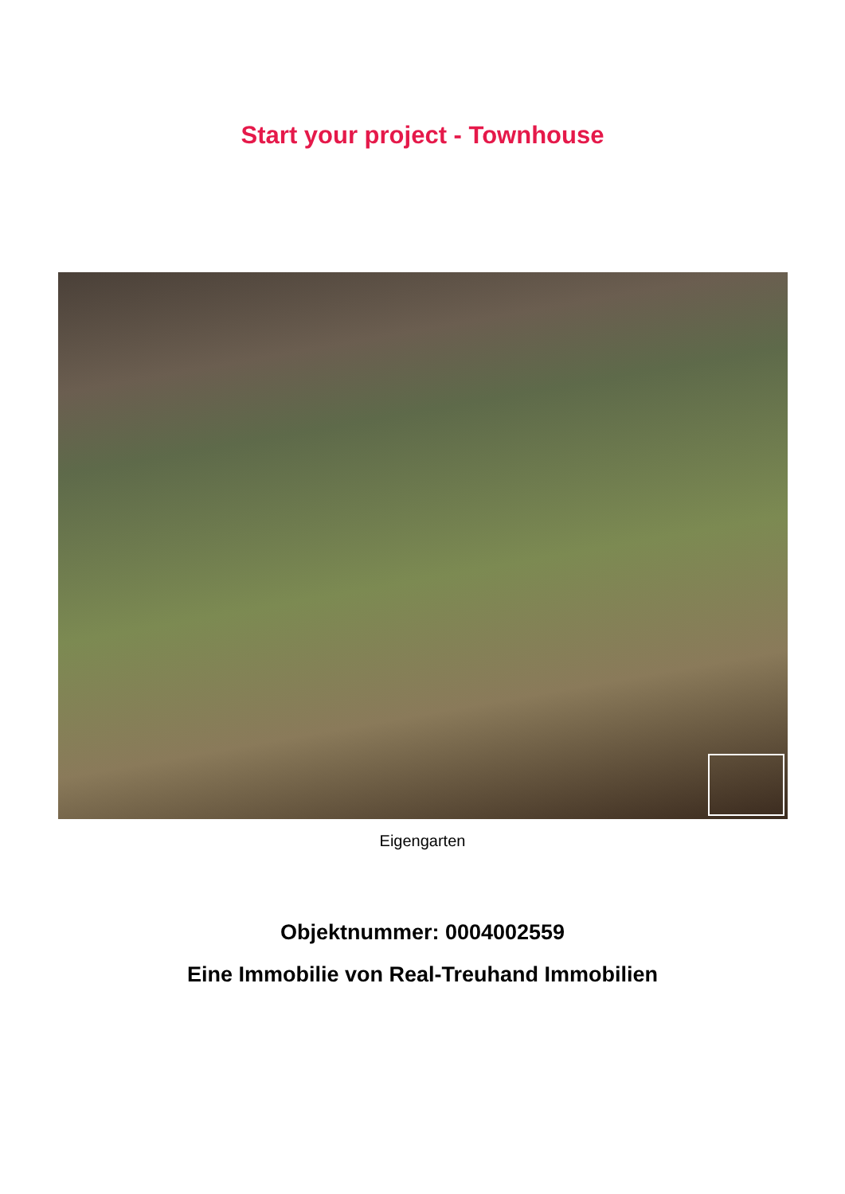Start your project - Townhouse
Eigengarten
Objektnummer: 0004002559
Eine Immobilie von Real-Treuhand Immobilien